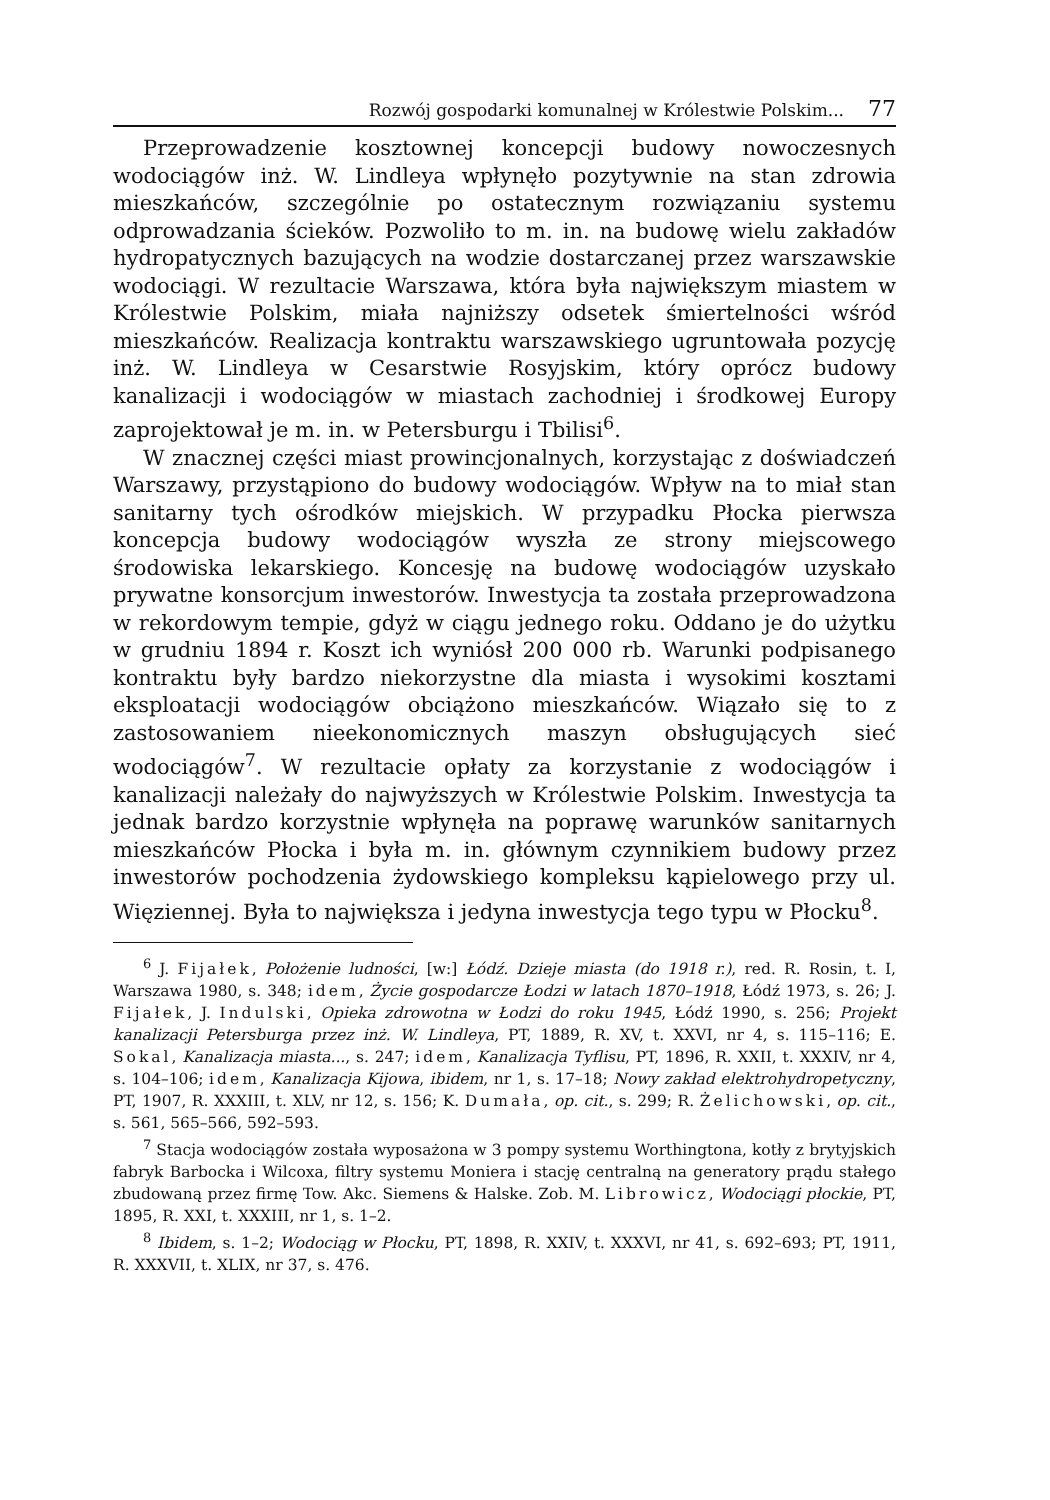Rozwój gospodarki komunalnej w Królestwie Polskim... 77
Przeprowadzenie kosztownej koncepcji budowy nowoczesnych wodociągów inż. W. Lindleya wpłynęło pozytywnie na stan zdrowia mieszkańców, szczególnie po ostatecznym rozwiązaniu systemu odprowadzania ścieków. Pozwoliło to m. in. na budowę wielu zakładów hydropatycznych bazujących na wodzie dostarczanej przez warszawskie wodociągi. W rezultacie Warszawa, która była największym miastem w Królestwie Polskim, miała najniższy odsetek śmiertelności wśród mieszkańców. Realizacja kontraktu warszawskiego ugruntowała pozycję inż. W. Lindleya w Cesarstwie Rosyjskim, który oprócz budowy kanalizacji i wodociągów w miastach zachodniej i środkowej Europy zaprojektował je m. in. w Petersburgu i Tbilisi<sup>6</sup>.
W znacznej części miast prowincjonalnych, korzystając z doświadczeń Warszawy, przystąpiono do budowy wodociągów. Wpływ na to miał stan sanitarny tych ośrodków miejskich. W przypadku Płocka pierwsza koncepcja budowy wodociągów wyszła ze strony miejscowego środowiska lekarskiego. Koncesję na budowę wodociągów uzyskało prywatne konsorcjum inwestorów. Inwestycja ta została przeprowadzona w rekordowym tempie, gdyż w ciągu jednego roku. Oddano je do użytku w grudniu 1894 r. Koszt ich wyniósł 200 000 rb. Warunki podpisanego kontraktu były bardzo niekorzystne dla miasta i wysokimi kosztami eksploatacji wodociągów obciążono mieszkańców. Wiązało się to z zastosowaniem nieekonomicznych maszyn obsługujących sieć wodociągów<sup>7</sup>. W rezultacie opłaty za korzystanie z wodociągów i kanalizacji należały do najwyższych w Królestwie Polskim. Inwestycja ta jednak bardzo korzystnie wpłynęła na poprawę warunków sanitarnych mieszkańców Płocka i była m. in. głównym czynnikiem budowy przez inwestorów pochodzenia żydowskiego kompleksu kąpielowego przy ul. Więziennej. Była to największa i jedyna inwestycja tego typu w Płocku<sup>8</sup>.
<sup>6</sup> J. Fijałek, Położenie ludności, [w:] Łódź. Dzieje miasta (do 1918 r.), red. R. Rosin, t. I, Warszawa 1980, s. 348; idem, Życie gospodarcze Łodzi w latach 1870–1918, Łódź 1973, s. 26; J. Fijałek, J. Indulski, Opieka zdrowotna w Łodzi do roku 1945, Łódź 1990, s. 256; Projekt kanalizacji Petersburga przez inż. W. Lindleya, PT, 1889, R. XV, t. XXVI, nr 4, s. 115–116; E. Sokal, Kanalizacja miasta..., s. 247; idem, Kanalizacja Tyflisu, PT, 1896, R. XXII, t. XXXIV, nr 4, s. 104–106; idem, Kanalizacja Kijowa, ibidem, nr 1, s. 17–18; Nowy zakład elektrohydropetyczny, PT, 1907, R. XXXIII, t. XLV, nr 12, s. 156; K. Dumała, op. cit., s. 299; R. Żelichowski, op. cit., s. 561, 565–566, 592–593.
<sup>7</sup> Stacja wodociągów została wyposażona w 3 pompy systemu Worthingtona, kotły z brytyjskich fabryk Barbocka i Wilcoxa, filtry systemu Moniera i stację centralną na generatory prądu stałego zbudowaną przez firmę Tow. Akc. Siemens & Halske. Zob. M. Librowicz, Wodociągi płockie, PT, 1895, R. XXI, t. XXXIII, nr 1, s. 1–2.
<sup>8</sup> Ibidem, s. 1–2; Wodociąg w Płocku, PT, 1898, R. XXIV, t. XXXVI, nr 41, s. 692–693; PT, 1911, R. XXXVII, t. XLIX, nr 37, s. 476.